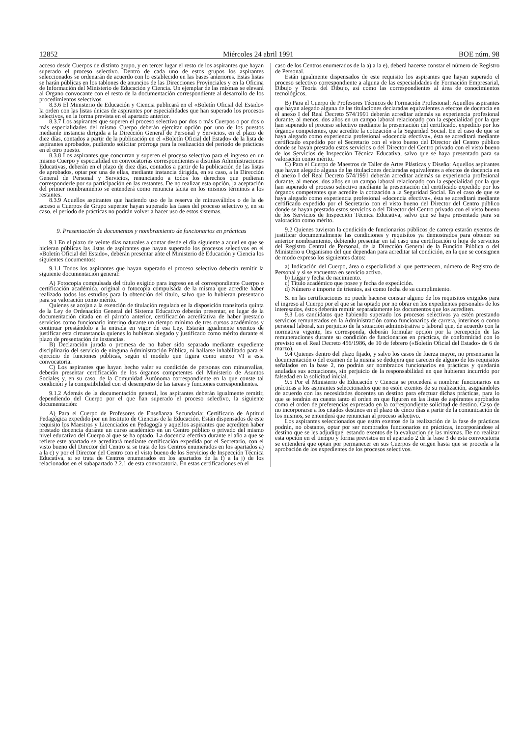12852 Miércoles 24 abril 1991 BOE núm. 98
acceso desde Cuerpos de distinto grupo, y en tercer lugar el resto de los aspirantes que hayan superado el proceso selectivo. Dentro de cada uno de estos grupos los aspirantes seleccionados se ordenarán de acuerdo con lo establecido en las bases anteriores. Estas listas se harán públicas en los tablones de anuncios de las Direcciones Provinciales y en la Oficina de Información del Ministerio de Educación y Ciencia. Un ejemplar de las mismas se elevará al Organo convocante con el resto de la documentación correspondiente al desarrollo de los procedimientos selectivos.
8.3.6 El Ministerio de Educación y Ciencia publicará en el «Boletín Oficial del Estado» la orden con las listas únicas de aspirantes por especialidades que han superado los procesos selectivos, en la forma prevista en el apartado anterior.
8.3.7 Los aspirantes que superen el proceso selectivo por dos o más Cuerpos o por dos o más especialidades del mismo Cuerpo deberán ejercitar opción por uno de los puestos mediante instancia dirigida a la Dirección General de Personal y Servicios, en el plazo de diez días, contados a partir de la publicación en el «Boletín Oficial del Estado» de la lista de aspirantes aprobados, pudiendo solicitar prórroga para la realización del período de prácticas en el otro puesto.
8.3.8 Los aspirantes que concurran y superen el proceso selectivo para el ingreso en un mismo Cuerpo y especialidad en convocatorias correspondientes a distintas Administraciones Educativas, deberán en el plazo de diez días, contados a partir de la publicación de las listas de aprobados, optar por una de ellas, mediante instancia dirigida, en su caso, a la Dirección General de Personal y Servicios, renunciando a todos los derechos que pudieran corresponderle por su participación en las restantes. De no realizar esta opción, la aceptación del primer nombramiento se entenderá como renuncia tácita en los mismos términos a los restantes.
8.3.9 Aquellos aspirantes que haciendo uso de la reserva de minusválidos o de la de acceso a Cuerpos de Grupo superior hayan superado las fases del proceso selectivo y, en su caso, el período de prácticas no podrán volver a hacer uso de estos sistemas.
9. Presentación de documentos y nombramiento de funcionarios en prácticas
9.1 En el plazo de veinte días naturales a contar desde el día siguiente a aquel en que se hicieran públicas las listas de aspirantes que hayan superado los procesos selectivos en el «Boletín Oficial del Estado», deberán presentar ante el Ministerio de Educación y Ciencia los siguientes documentos:
9.1.1 Todos los aspirantes que hayan superado el proceso selectivo deberán remitir la siguiente documentación general:
A) Fotocopia compulsada del título exigido para ingreso en el correspondiente Cuerpo o certificación académica, original o fotocopia compulsada de la misma que acredite haber realizado todos los estudios para la obtención del título, salvo que lo hubieran presentado para su valoración como mérito.
Quienes se acojan a la exención de titulación regulada en la disposición transitoria quinta de la Ley de Ordenación General del Sistema Educativo deberán presentar, en lugar de la documentación citada en el párrafo anterior, certificación acreditativa de haber prestado servicios como funcionario interino durante un tiempo mínimo de tres cursos académicos y continuar prestándolo a la entrada en vigor de esa Ley. Estarán igualmente exentos de justificar esta circunstancia quienes lo hubieran alegado y justificado como mérito durante el plazo de presentación de instancias.
B) Declaración jurada o promesa de no haber sido separado mediante expediente disciplinario del servicio de ninguna Administración Pública, ni hallarse inhabilitado para el ejercicio de funciones públicas, según el modelo que figura como anexo VI a esta convocatoria.
C) Los aspirantes que hayan hecho valer su condición de personas con minusvalías, deberán presentar certificación de los órganos competentes del Ministerio de Asuntos Sociales y, en su caso, de la Comunidad Autónoma correspondiente en la que conste tal condición y la compatibilidad con el desempeño de las tareas y funciones correspondientes.
9.1.2 Además de la documentación general, los aspirantes deberán igualmente remitir, dependiendo del Cuerpo por el que han superado el proceso selectivo, la siguiente documentación:
A) Para el Cuerpo de Profesores de Enseñanza Secundaria: Certificado de Aptitud Pedagógica expedido por un Instituto de Ciencias de la Educación. Están dispensados de este requisito los Maestros y Licenciados en Pedagogía y aquellos aspirantes que acrediten haber prestado docencia durante un curso académico en un Centro público o privado del mismo nivel educativo del Cuerpo al que se ha optado. La docencia efectiva durante el año a que se refiere este apartado se acreditará mediante certificación expedida por el Secretario, con el visto bueno del Director del Centro si se trata de los Centros enumerados en los apartados a) a la c) y por el Director del Centro con el visto bueno de los Servicios de Inspección Técnica Educativa, si se trata de Centros enumerados en los apartados de la f) a la j) de los relacionados en el subapartado 2.2.1 de esta convocatoria. En estas certificaciones en el
caso de los Centros enumerados de la a) a la e), deberá hacerse constar el número de Registro de Personal.
Están igualmente dispensados de este requisito los aspirantes que hayan superado el proceso selectivo correspondiente a alguna de las especialidades de Formación Empresarial, Dibujo y Teoría del Dibujo, así como las correspondientes al área de conocimientos tecnológicos.
B) Para el Cuerpo de Profesores Técnicos de Formación Profesional: Aquellos aspirantes que hayan alegado alguna de las titulaciones declaradas equivalentes a efectos de docencia en el anexo I del Real Decreto 574/1991 deberán acreditar además su experiencia profesional durante, al menos, dos años en un campo laboral relacionado con la especialidad por la que han superado el proceso selectivo mediante la presentación del certificado, expedido por los órganos competentes, que acredite la cotización a la Seguridad Social. En el caso de que se haya alegado como experiencia profesional «docencia efectiva», ésta se acreditará mediante certificado expedido por el Secretario con el visto bueno del Director del Centro público donde se hayan prestado estos servicios o del Director del Centro privado con el visto bueno de los Servicios de Inspección Técnica Educativa, salvo que se haya presentado para su valoración como mérito.
C) Para el Cuerpo de Maestros de Taller de Artes Plásticas y Diseño: Aquellos aspirantes que hayan alegado alguna de las titulaciones declaradas equivalentes a efectos de docencia en el anexo I del Real Decreto 574/1991 deberán acreditar además su experiencia profesional durante, al menos, dos años en un campo laboral relacionado con la especialidad por la que han superado el proceso selectivo mediante la presentación del certificado expedido por los órganos competentes que acredite la cotización a la Seguridad Social. En el caso de que se haya alegado como experiencia profesional «docencia efectiva», ésta se acreditará mediante certificado expedido por el Secretario con el visto bueno del Director del Centro público donde se hayan prestado estos servicios o del Director del Centro privado con el visto bueno de los Servicios de Inspección Técnica Educativa, salvo que se haya presentado para su valoración como mérito.
9.2 Quienes tuvieran la condición de funcionarios públicos de carrera estarán exentos de justificar documentalmente las condiciones y requisitos ya demostrados para obtener su anterior nombramiento, debiendo presentar en tal caso una certificación u hoja de servicios del Registro Central de Personal, de la Dirección General de la Función Pública o del Ministerio u Organismo del que dependan para acreditar tal condición, en la que se consignen de modo expreso los siguientes datos:
a) Indicación del Cuerpo, área o especialidad al que pertenecen, número de Registro de Personal y si se encuentra en servicio activo.
b) Lugar y fecha de nacimiento.
c) Título académico que posee y fecha de expedición.
d) Número e importe de trienios, así como fecha de su cumplimiento.
Si en las certificaciones no puede hacerse constar alguno de los requisitos exigidos para el ingreso al Cuerpo por el que se ha optado por no obrar en los expedientes personales de los interesados, éstos deberán remitir separadamente los documentos que los acrediten.
9.3 Los candidatos que habiendo superado los procesos selectivos ya estén prestando servicios remunerados en la Administración como funcionarios de carrera, interinos o como personal laboral, sin perjuicio de la situación administrativa o laboral que, de acuerdo con la normativa vigente, les corresponda, deberán formular opción por la percepción de las remuneraciones durante su condición de funcionarios en prácticas, de conformidad con lo previsto en el Real Decreto 456/1986, de 10 de febrero («Boletín Oficial del Estado» de 6 de marzo).
9.4 Quienes dentro del plazo fijado, y salvo los casos de fuerza mayor, no presentaran la documentación o del examen de la misma se dedujera que carecen de alguno de los requisitos señalados en la base 2, no podrán ser nombrados funcionarios en prácticas y quedarán anuladas sus actuaciones, sin perjuicio de la responsabilidad en que hubieran incurrido por falsedad en la solicitud inicial.
9.5 Por el Ministerio de Educación y Ciencia se procederá a nombrar funcionarios en prácticas a los aspirantes seleccionados que no estén exentos de su realización, asignándoles de acuerdo con las necesidades docentes un destino para efectuar dichas prácticas, para lo que se tendrán en cuenta tanto el orden en que figuren en las listas de aspirantes aprobados como el orden de preferencias expresado en la correspondiente solicitud de destino. Caso de no incorporarse a los citados destinos en el plazo de cinco días a partir de la comunicación de los mismos, se entenderá que renuncian al proceso selectivo.
Los aspirantes seleccionados que estén exentos de la realización de la fase de prácticas podrán, no obstante, optar por ser nombrados funcionarios en prácticas, incorporándose al destino que se les adjudique, estando exentos de la evaluacion de las mismas. De no realizar esta opción en el tiempo y forma previstos en el apartado 2 de la base 3 de esta convocatoria se entenderá que optan por permanecer en sus Cuerpos de origen hasta que se proceda a la aprobación de los expedientes de los procesos selectivos.